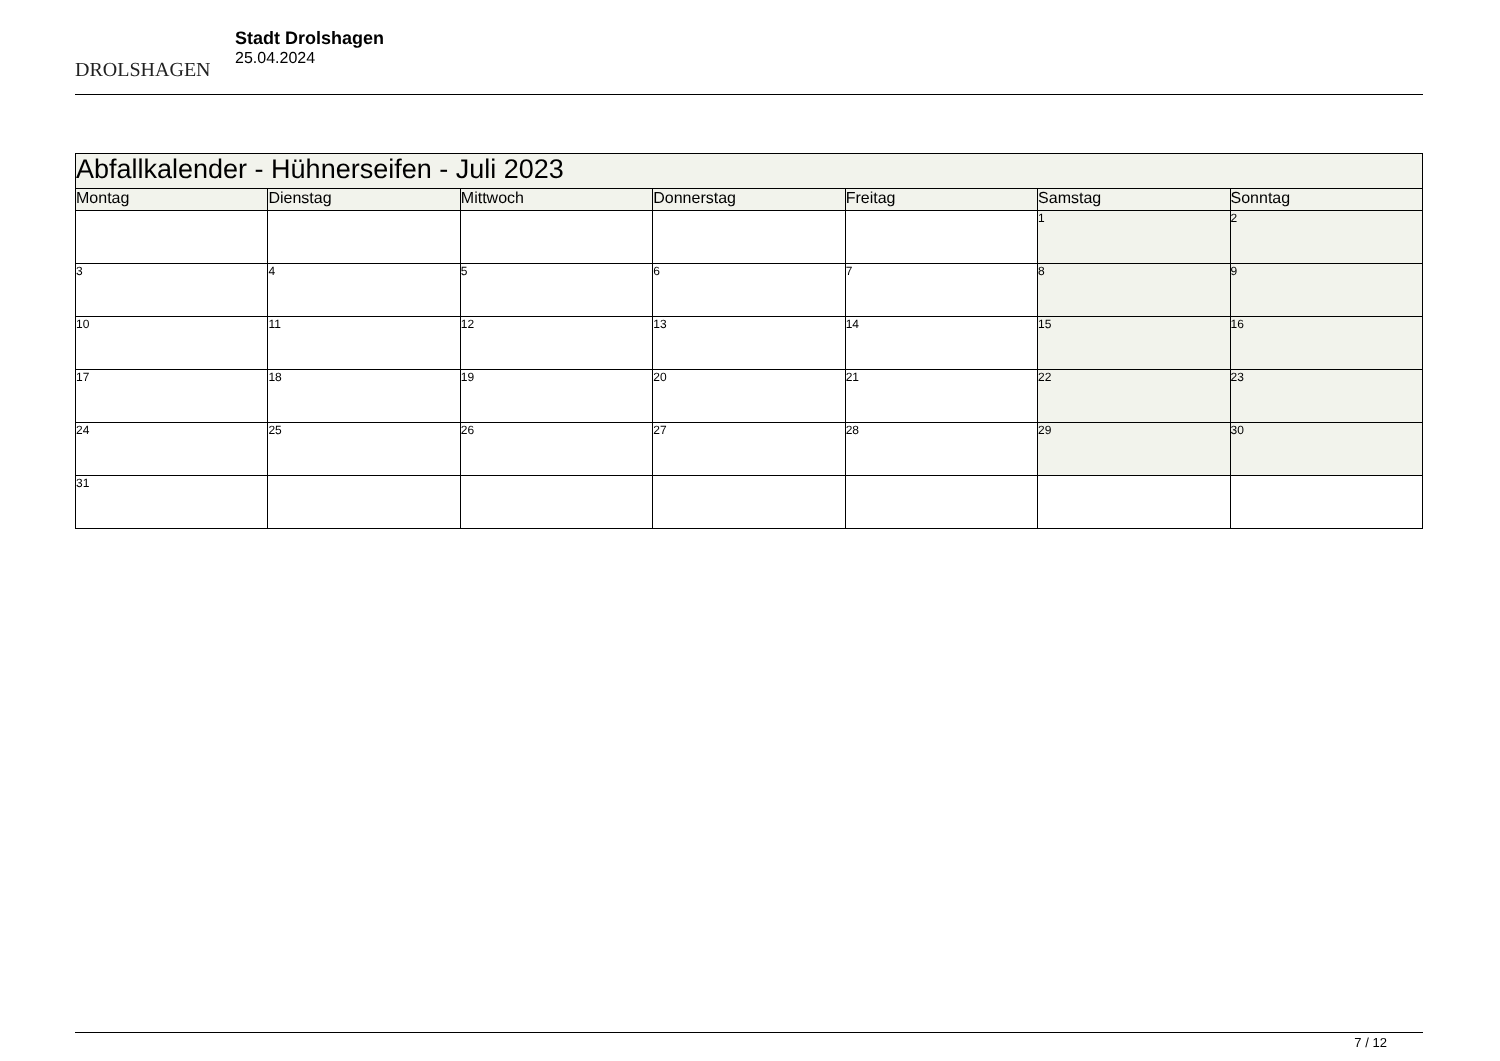DROLSHAGEN
Stadt Drolshagen
25.04.2024
| Abfallkalender - Hühnerseifen - Juli 2023 | | | | | | |
| --- | --- | --- | --- | --- | --- | --- |
| Montag | Dienstag | Mittwoch | Donnerstag | Freitag | Samstag | Sonntag |
| | | | | | 1 | 2 |
| 3 | 4 | 5 | 6 | 7 | 8 | 9 |
| 10 | 11 | 12 | 13 | 14 | 15 | 16 |
| 17 | 18 | 19 | 20 | 21 | 22 | 23 |
| 24 | 25 | 26 | 27 | 28 | 29 | 30 |
| 31 | | | | | | |
7 / 12